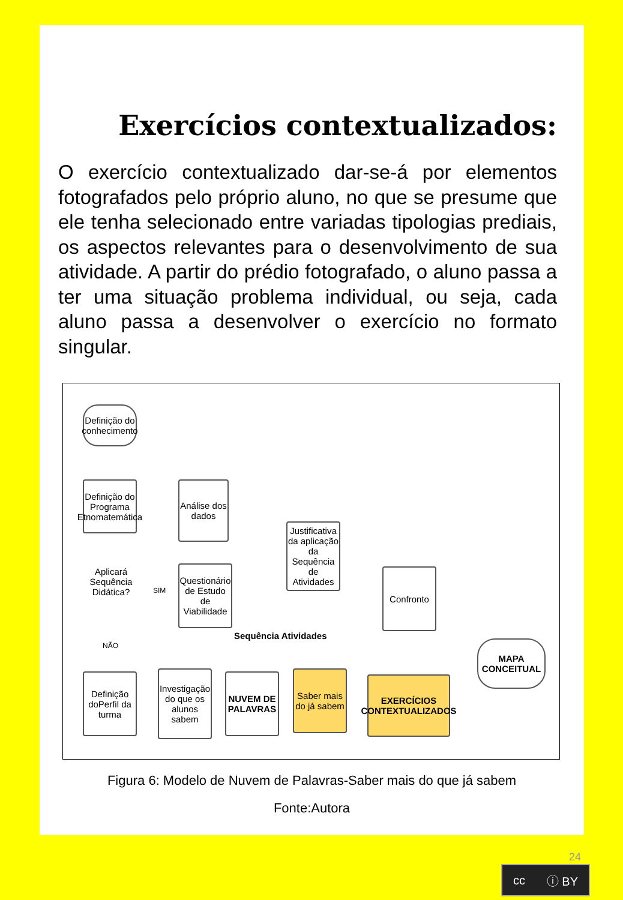Exercícios contextualizados:
O exercício contextualizado dar-se-á por elementos fotografados pelo próprio aluno, no que se presume que ele tenha selecionado entre variadas tipologias prediais, os aspectos relevantes para o desenvolvimento de sua atividade. A partir do prédio fotografado, o aluno passa a ter uma situação problema individual, ou seja, cada aluno passa a desenvolver o exercício no formato singular.
Definição do conhecimento
Definição do Programa Etnomatemática
Aplicará Sequência Didática?
SIM
NÃO
Análise dos dados
Questionário de Estudo de Viabilidade
Justificativa da aplicação da Sequência de Atividades
Sequência Atividades
Confronto
MAPA CONCEITUAL
Definição doPerfil da turma
Investigação do que os alunos sabem
NUVEM DE PALAVRAS
Saber mais do já sabem
EXERCÍCIOS CONTEXTUALIZADOS
Figura 6: Modelo de Nuvem de Palavras-Saber mais do que já sabem
Fonte:Autora
24
cc ⓘ BY